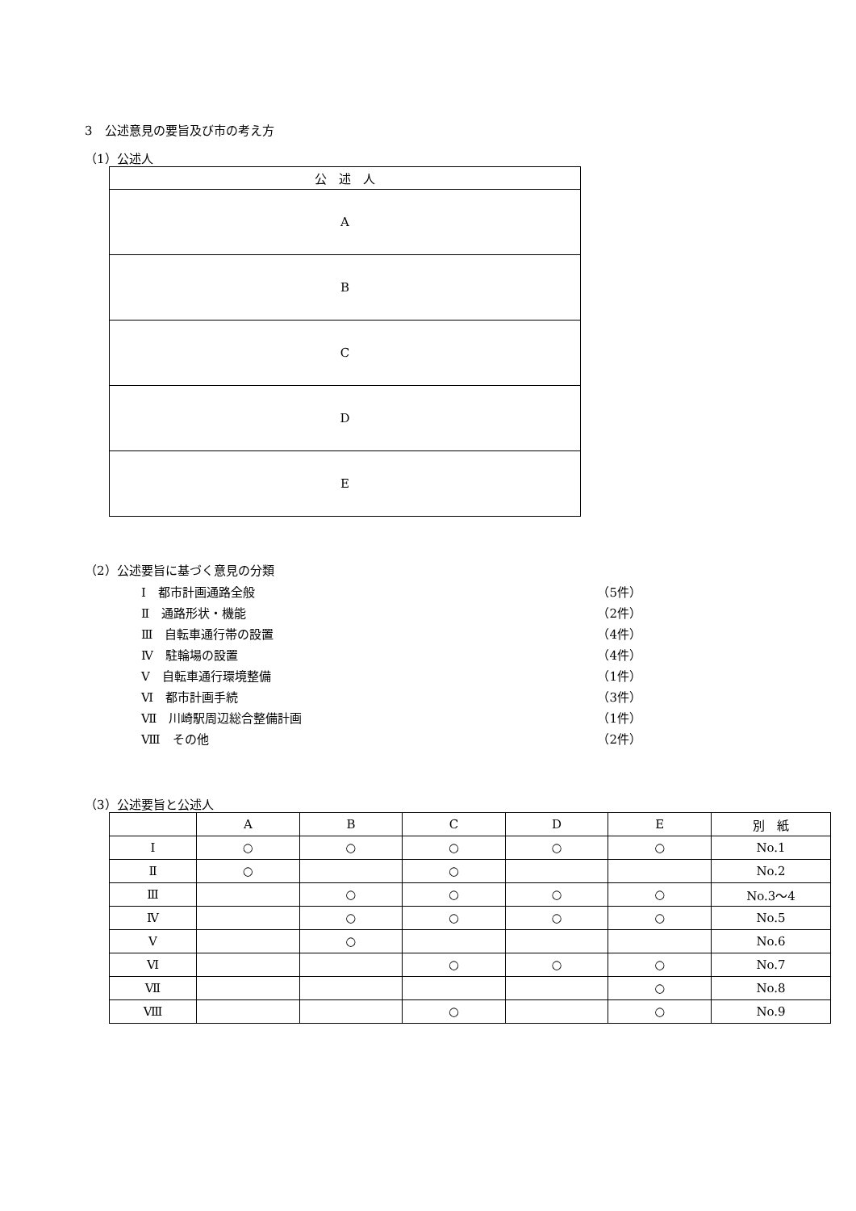3　公述意見の要旨及び市の考え方
（1）公述人
| 公 述 人 |
| --- |
| A |
| B |
| C |
| D |
| E |
（2）公述要旨に基づく意見の分類
Ⅰ　都市計画通路全般 （5件）
Ⅱ　通路形状・機能 （2件）
Ⅲ　自転車通行帯の設置 （4件）
Ⅳ　駐輪場の設置 （4件）
Ⅴ　自転車通行環境整備 （1件）
Ⅵ　都市計画手続 （3件）
Ⅶ　川崎駅周辺総合整備計画 （1件）
Ⅷ　その他 （2件）
（3）公述要旨と公述人
| | A | B | C | D | E | 別 紙 |
| --- | --- | --- | --- | --- | --- | --- |
| Ⅰ | ○ | ○ | ○ | ○ | ○ | No.1 |
| Ⅱ | ○ | | ○ | | | No.2 |
| Ⅲ | | ○ | ○ | ○ | ○ | No.3～4 |
| Ⅳ | | ○ | ○ | ○ | ○ | No.5 |
| Ⅴ | | ○ | | | | No.6 |
| Ⅵ | | | ○ | ○ | ○ | No.7 |
| Ⅶ | | | | | ○ | No.8 |
| Ⅷ | | | ○ | | ○ | No.9 |